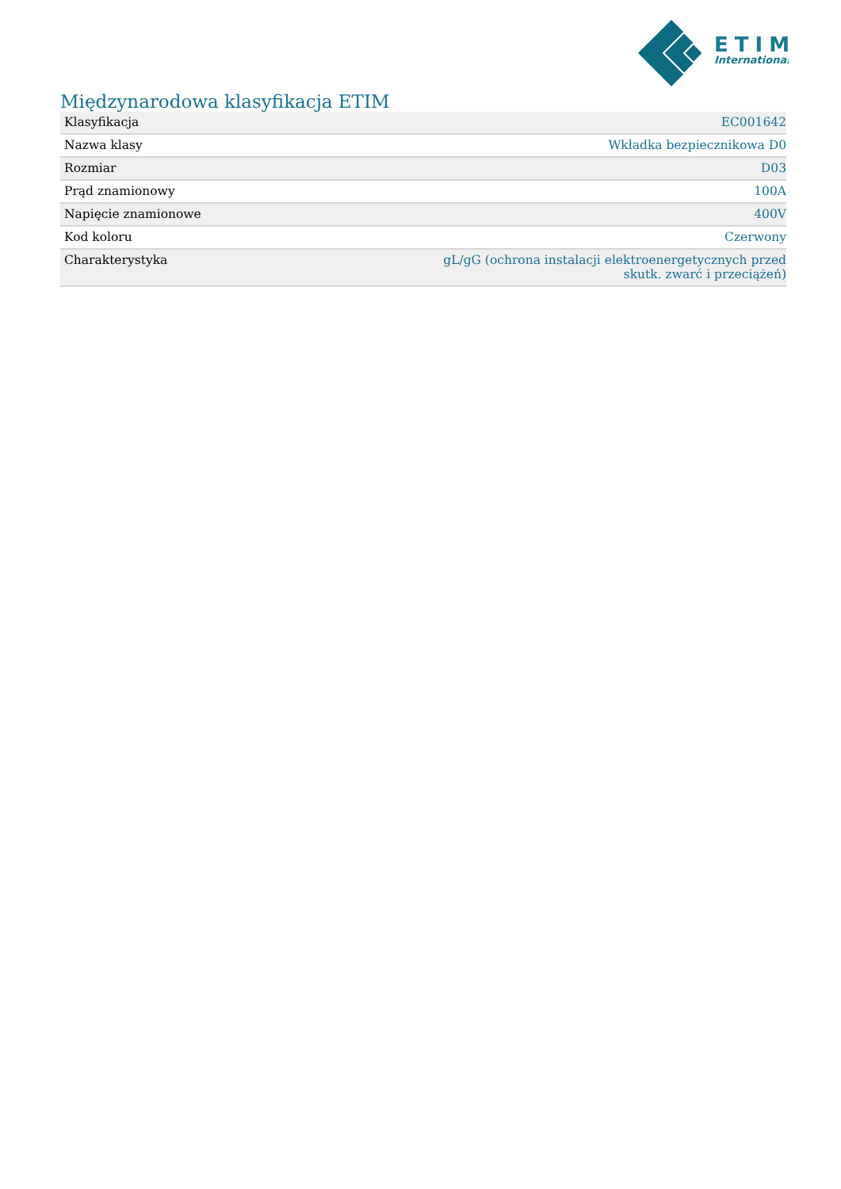ETIM
International
Międzynarodowa klasyfikacja ETIM
| Klasyfikacja | EC001642 |
| Nazwa klasy | Wkładka bezpiecznikowa D0 |
| Rozmiar | D03 |
| Prąd znamionowy | 100A |
| Napięcie znamionowe | 400V |
| Kod koloru | Czerwony |
| Charakterystyka | gL/gG (ochrona instalacji elektroenergetycznych przed skutk. zwarć i przeciążeń) |